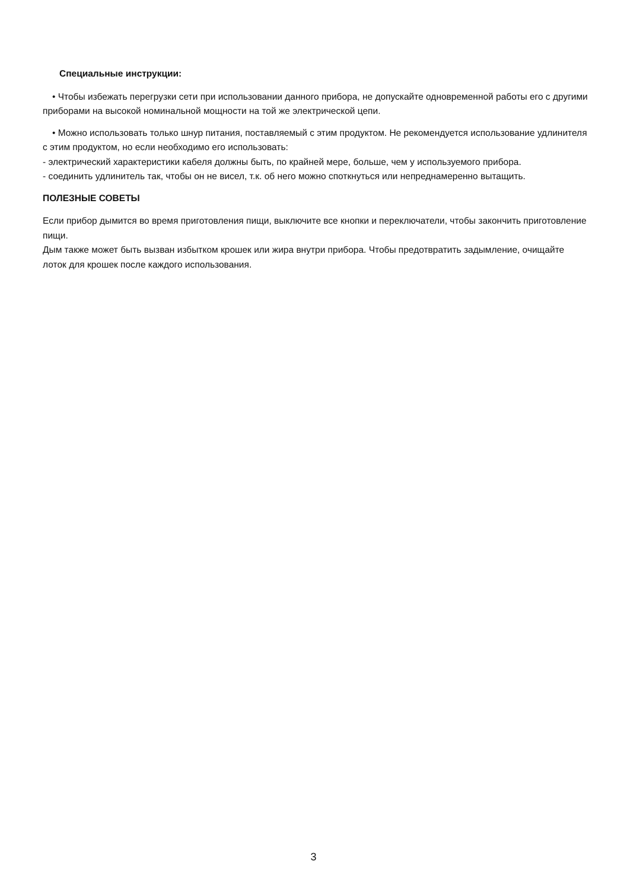Специальные инструкции:
• Чтобы избежать перегрузки сети при использовании данного прибора, не допускайте одновременной работы его с другими приборами на высокой номинальной мощности на той же электрической цепи.
• Можно использовать только шнур питания, поставляемый с этим продуктом. Не рекомендуется использование удлинителя с этим продуктом, но если необходимо его использовать:
- электрический характеристики кабеля должны быть, по крайней мере, больше, чем у используемого прибора.
- соединить удлинитель так, чтобы он не висел, т.к. об него можно споткнуться или непреднамеренно вытащить.
ПОЛЕЗНЫЕ СОВЕТЫ
Если прибор дымится во время приготовления пищи, выключите все кнопки и переключатели, чтобы закончить приготовление пищи.
Дым также может быть вызван избытком крошек или жира внутри прибора. Чтобы предотвратить задымление, очищайте лоток для крошек после каждого использования.
3